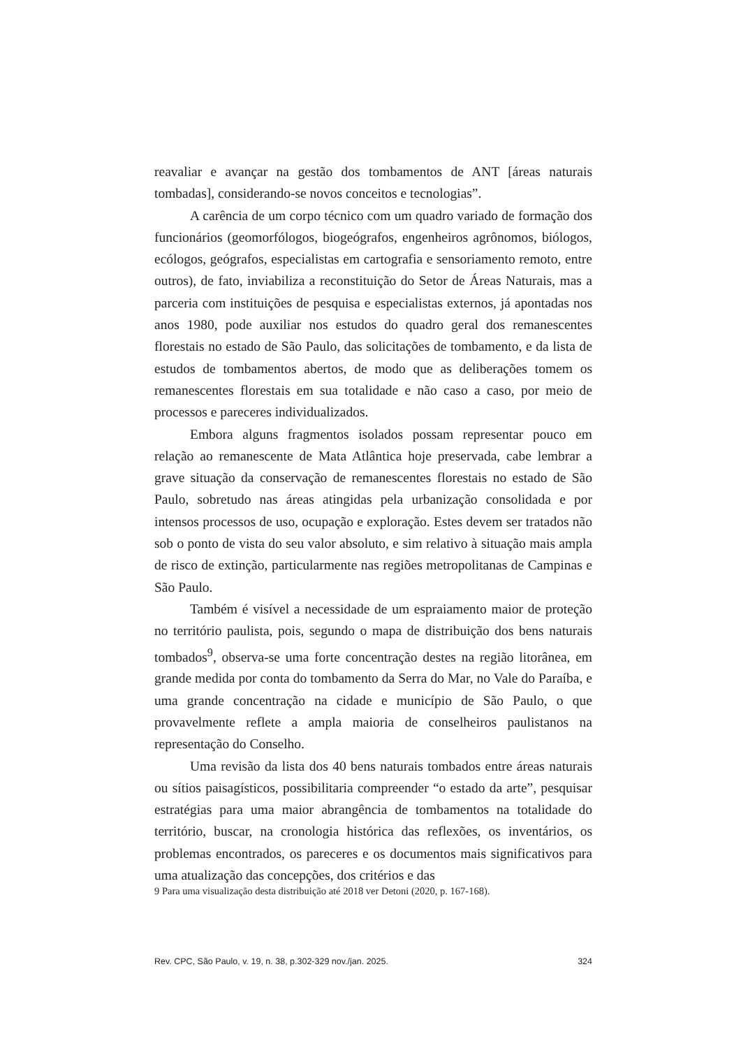reavaliar e avançar na gestão dos tombamentos de ANT [áreas naturais tombadas], considerando-se novos conceitos e tecnologias”.
A carência de um corpo técnico com um quadro variado de formação dos funcionários (geomorfólogos, biogeógrafos, engenheiros agrônomos, biólogos, ecólogos, geógrafos, especialistas em cartografia e sensoriamento remoto, entre outros), de fato, inviabiliza a reconstituição do Setor de Áreas Naturais, mas a parceria com instituições de pesquisa e especialistas externos, já apontadas nos anos 1980, pode auxiliar nos estudos do quadro geral dos remanescentes florestais no estado de São Paulo, das solicitações de tombamento, e da lista de estudos de tombamentos abertos, de modo que as deliberações tomem os remanescentes florestais em sua totalidade e não caso a caso, por meio de processos e pareceres individualizados.
Embora alguns fragmentos isolados possam representar pouco em relação ao remanescente de Mata Atlântica hoje preservada, cabe lembrar a grave situação da conservação de remanescentes florestais no estado de São Paulo, sobretudo nas áreas atingidas pela urbanização consolidada e por intensos processos de uso, ocupação e exploração. Estes devem ser tratados não sob o ponto de vista do seu valor absoluto, e sim relativo à situação mais ampla de risco de extinção, particularmente nas regiões metropolitanas de Campinas e São Paulo.
Também é visível a necessidade de um espraiamento maior de proteção no território paulista, pois, segundo o mapa de distribuição dos bens naturais tombados<sup>9</sup>, observa-se uma forte concentração destes na região litorânea, em grande medida por conta do tombamento da Serra do Mar, no Vale do Paraíba, e uma grande concentração na cidade e município de São Paulo, o que provavelmente reflete a ampla maioria de conselheiros paulistanos na representação do Conselho.
Uma revisão da lista dos 40 bens naturais tombados entre áreas naturais ou sítios paisagísticos, possibilitaria compreender “o estado da arte”, pesquisar estratégias para uma maior abrangência de tombamentos na totalidade do território, buscar, na cronologia histórica das reflexões, os inventários, os problemas encontrados, os pareceres e os documentos mais significativos para uma atualização das concepções, dos critérios e das
9 Para uma visualização desta distribuição até 2018 ver Detoni (2020, p. 167-168).
Rev. CPC, São Paulo, v. 19, n. 38, p.302-329 nov./jan. 2025. 324